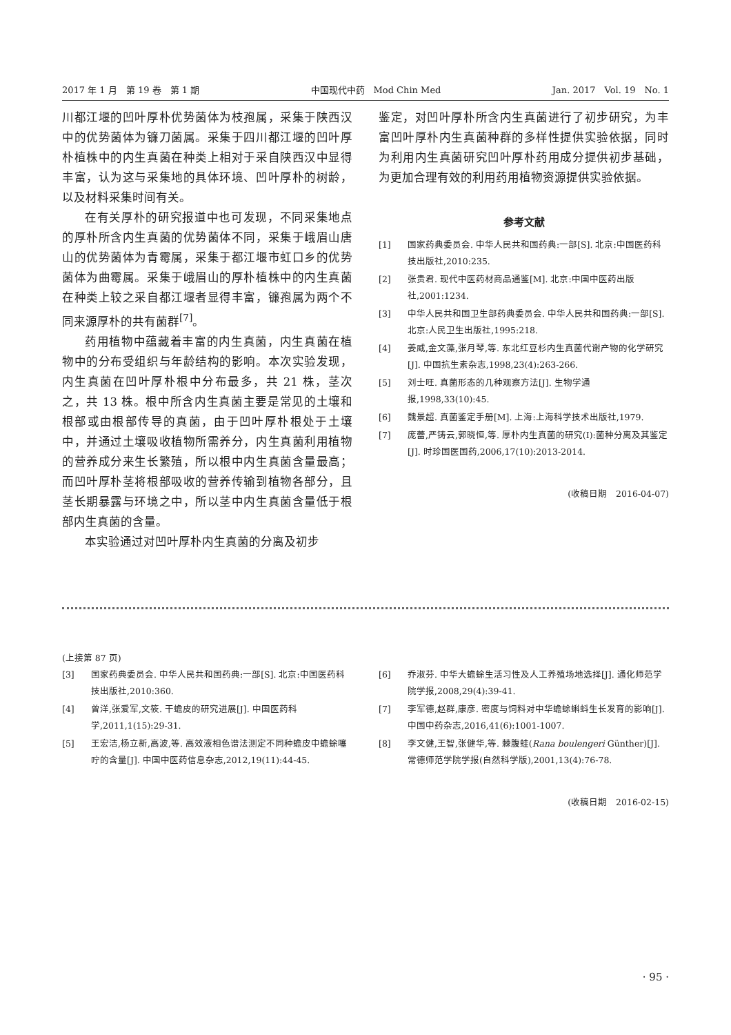2017 年 1 月　第 19 卷　第 1 期 中国现代中药　Mod Chin Med Jan. 2017　Vol. 19　No. 1
川都江堰的凹叶厚朴优势菌体为枝孢属，采集于陕西汉中的优势菌体为镰刀菌属。采集于四川都江堰的凹叶厚朴植株中的内生真菌在种类上相对于采自陕西汉中显得丰富，认为这与采集地的具体环境、凹叶厚朴的树龄，以及材料采集时间有关。
在有关厚朴的研究报道中也可发现，不同采集地点的厚朴所含内生真菌的优势菌体不同，采集于峨眉山唐山的优势菌体为青霉属，采集于都江堰市虹口乡的优势菌体为曲霉属。采集于峨眉山的厚朴植株中的内生真菌在种类上较之采自都江堰者显得丰富，镰孢属为两个不同来源厚朴的共有菌群<sup>[7]</sup>。
药用植物中蕴藏着丰富的内生真菌，内生真菌在植物中的分布受组织与年龄结构的影响。本次实验发现，内生真菌在凹叶厚朴根中分布最多，共 21 株，茎次之，共 13 株。根中所含内生真菌主要是常见的土壤和根部或由根部传导的真菌，由于凹叶厚朴根处于土壤中，并通过土壤吸收植物所需养分，内生真菌利用植物的营养成分来生长繁殖，所以根中内生真菌含量最高；而凹叶厚朴茎将根部吸收的营养传输到植物各部分，且茎长期暴露与环境之中，所以茎中内生真菌含量低于根部内生真菌的含量。
本实验通过对凹叶厚朴内生真菌的分离及初步
鉴定，对凹叶厚朴所含内生真菌进行了初步研究，为丰富凹叶厚朴内生真菌种群的多样性提供实验依据，同时为利用内生真菌研究凹叶厚朴药用成分提供初步基础，为更加合理有效的利用药用植物资源提供实验依据。
参考文献
[1] 国家药典委员会. 中华人民共和国药典:一部[S]. 北京:中国医药科技出版社,2010:235.
[2] 张贵君. 现代中医药材商品通鉴[M]. 北京:中国中医药出版社,2001:1234.
[3] 中华人民共和国卫生部药典委员会. 中华人民共和国药典:一部[S]. 北京:人民卫生出版社,1995:218.
[4] 姜威,金文藻,张月琴,等. 东北红豆杉内生真菌代谢产物的化学研究[J]. 中国抗生素杂志,1998,23(4):263-266.
[5] 刘士旺. 真菌形态的几种观察方法[J]. 生物学通报,1998,33(10):45.
[6] 魏景超. 真菌鉴定手册[M]. 上海:上海科学技术出版社,1979.
[7] 庞蕾,严铸云,郭晓恒,等. 厚朴内生真菌的研究(I):菌种分离及其鉴定[J]. 时珍国医国药,2006,17(10):2013-2014.
(收稿日期　2016-04-07)
(上接第 87 页)
[3] 国家药典委员会. 中华人民共和国药典:一部[S]. 北京:中国医药科技出版社,2010:360.
[4] 曾洋,张爱军,文筱. 干蟾皮的研究进展[J]. 中国医药科学,2011,1(15):29-31.
[5] 王宏洁,杨立新,高波,等. 高效液相色谱法测定不同种蟾皮中蟾蜍噻咛的含量[J]. 中国中医药信息杂志,2012,19(11):44-45.
[6] 乔淑芬. 中华大蟾蜍生活习性及人工养殖场地选择[J]. 通化师范学院学报,2008,29(4):39-41.
[7] 李军德,赵群,康彦. 密度与饲料对中华蟾蜍蝌蚪生长发育的影响[J]. 中国中药杂志,2016,41(6):1001-1007.
[8] 李文健,王智,张健华,等. 棘腹蛙(Rana boulengeri Günther)[J]. 常德师范学院学报(自然科学版),2001,13(4):76-78.
(收稿日期　2016-02-15)
· 95 ·